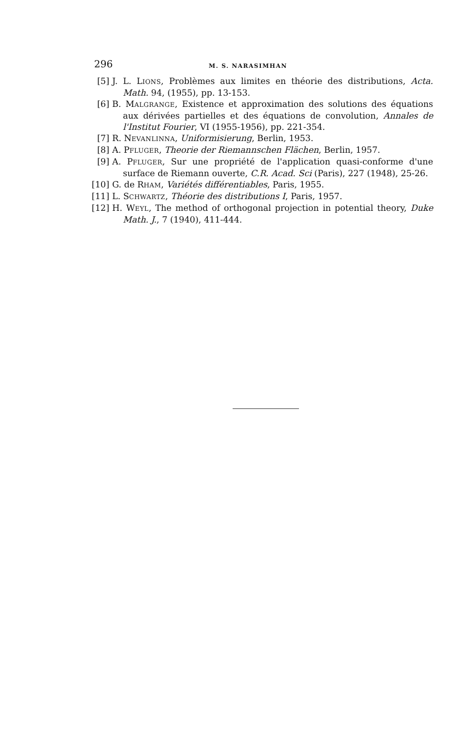296 M. S. NARASIMHAN
[5] J. L. LIONS, Problèmes aux limites en théorie des distributions, Acta. Math. 94, (1955), pp. 13-153.
[6] B. MALGRANGE, Existence et approximation des solutions des équations aux dérivées partielles et des équations de convolution, Annales de l'Institut Fourier, VI (1955-1956), pp. 221-354.
[7] R. NEVANLINNA, Uniformisierung, Berlin, 1953.
[8] A. PFLUGER, Theorie der Riemannschen Flächen, Berlin, 1957.
[9] A. PFLUGER, Sur une propriété de l'application quasi-conforme d'une surface de Riemann ouverte, C.R. Acad. Sci (Paris), 227 (1948), 25-26.
[10] G. de RHAM, Variétés différentiables, Paris, 1955.
[11] L. SCHWARTZ, Théorie des distributions I, Paris, 1957.
[12] H. WEYL, The method of orthogonal projection in potential theory, Duke Math. J., 7 (1940), 411-444.